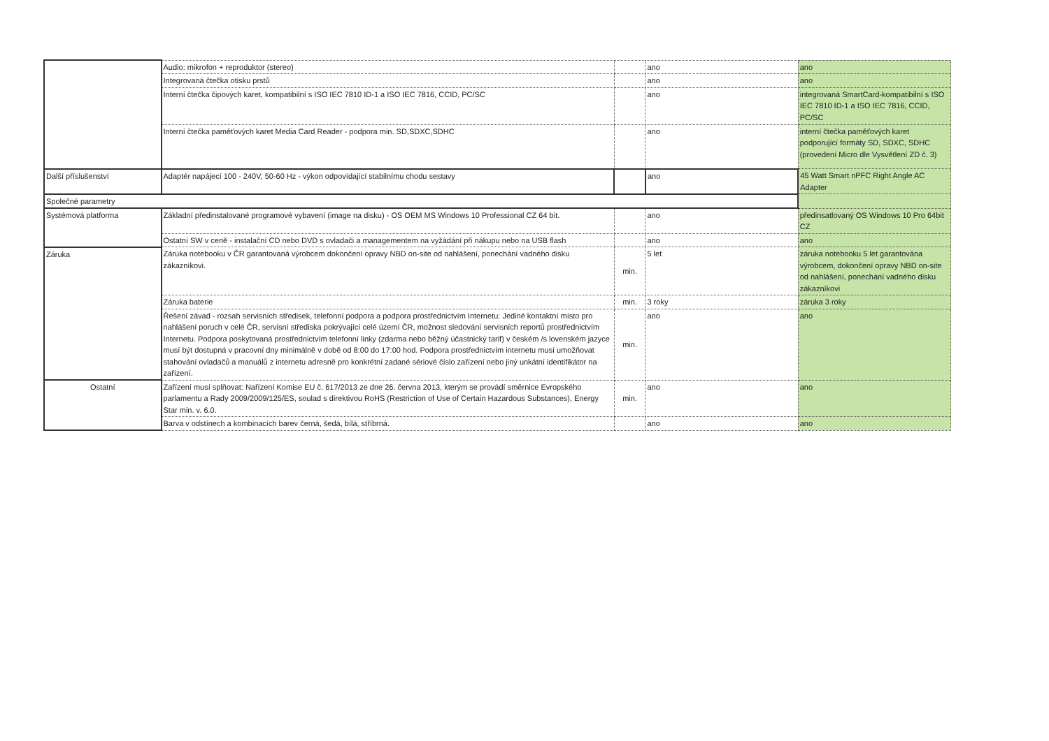| | Audio: mikrofon + reproduktor (stereo) | | ano | ano |
| | Integrovaná čtečka otisku prstů | | ano | ano |
| | Interní čtečka čipových karet, kompatibilní s ISO IEC 7810 ID-1 a ISO IEC 7816, CCID, PC/SC | | ano | integrovaná SmartCard-kompatibilní s ISO IEC 7810 ID-1 a ISO IEC 7816, CCID, PC/SC |
| | Interní čtečka paměťových karet Media Card Reader - podpora min. SD,SDXC,SDHC | | ano | interní čtečka paměťových karet podporující formáty SD, SDXC, SDHC (provedení Micro dle Vysvětlení ZD č. 3) |
| Další příslušenství | Adaptér napájecí 100 - 240V, 50-60 Hz - výkon odpovídající stabilnímu chodu sestavy | | ano | 45 Watt Smart nPFC Right Angle AC Adapter |
| Společné parametry | | | | |
| Systémová platforma | Základní předinstalované programové vybavení (image na disku) - OS OEM MS Windows 10 Professional CZ 64 bit. | | ano | předinsatlovaný OS Windows 10 Pro 64bit CZ |
| | Ostatní SW v ceně - instalační CD nebo DVD s ovladači a managementem na vyžádání při nákupu nebo na USB flash | | ano | ano |
| Záruka | Záruka notebooku v ČR garantovaná výrobcem dokončení opravy NBD on-site od nahlášení, ponechání vadného disku zákazníkovi. | min. | 5 let | záruka notebooku 5 let garantována výrobcem, dokončení opravy NBD on-site od nahlášení, ponechání vadného disku zákazníkovi |
| | Záruka baterie | min. | 3 roky | záruka 3 roky |
| | Řešení závad - rozsah servisních středisek, telefonní podpora a podpora prostřednictvím Internetu: Jediné kontaktní místo pro nahlášení poruch v celé ČR, servisní střediska pokrývající celé území ČR, možnost sledování servisních reportů prostřednictvím Internetu. Podpora poskytovaná prostřednictvím telefonní linky (zdarma nebo běžný účastnický tarif) v českém /s lovenském jazyce musí být dostupná v pracovní dny minimálně v době od 8:00 do 17:00 hod. Podpora prostřednictvím internetu musí umožňovat stahování ovladačů a manuálů z internetu adresně pro konkrétní zadané sériové číslo zařízení nebo jiný unkátní identifikátor na zařízení. | min. | ano | ano |
| Ostatní | Zařízení musí splňovat: Nařízení Komise EU č. 617/2013 ze dne 26. června 2013, kterým se provádí směrnice Evropského parlamentu a Rady 2009/2009/125/ES, soulad s direktivou RoHS (Restriction of Use of Certain Hazardous Substances), Energy Star min. v. 6.0. | min. | ano | ano |
| | Barva v odstínech a kombinacích barev černá, šedá, bílá, stříbrná. | | ano | ano |